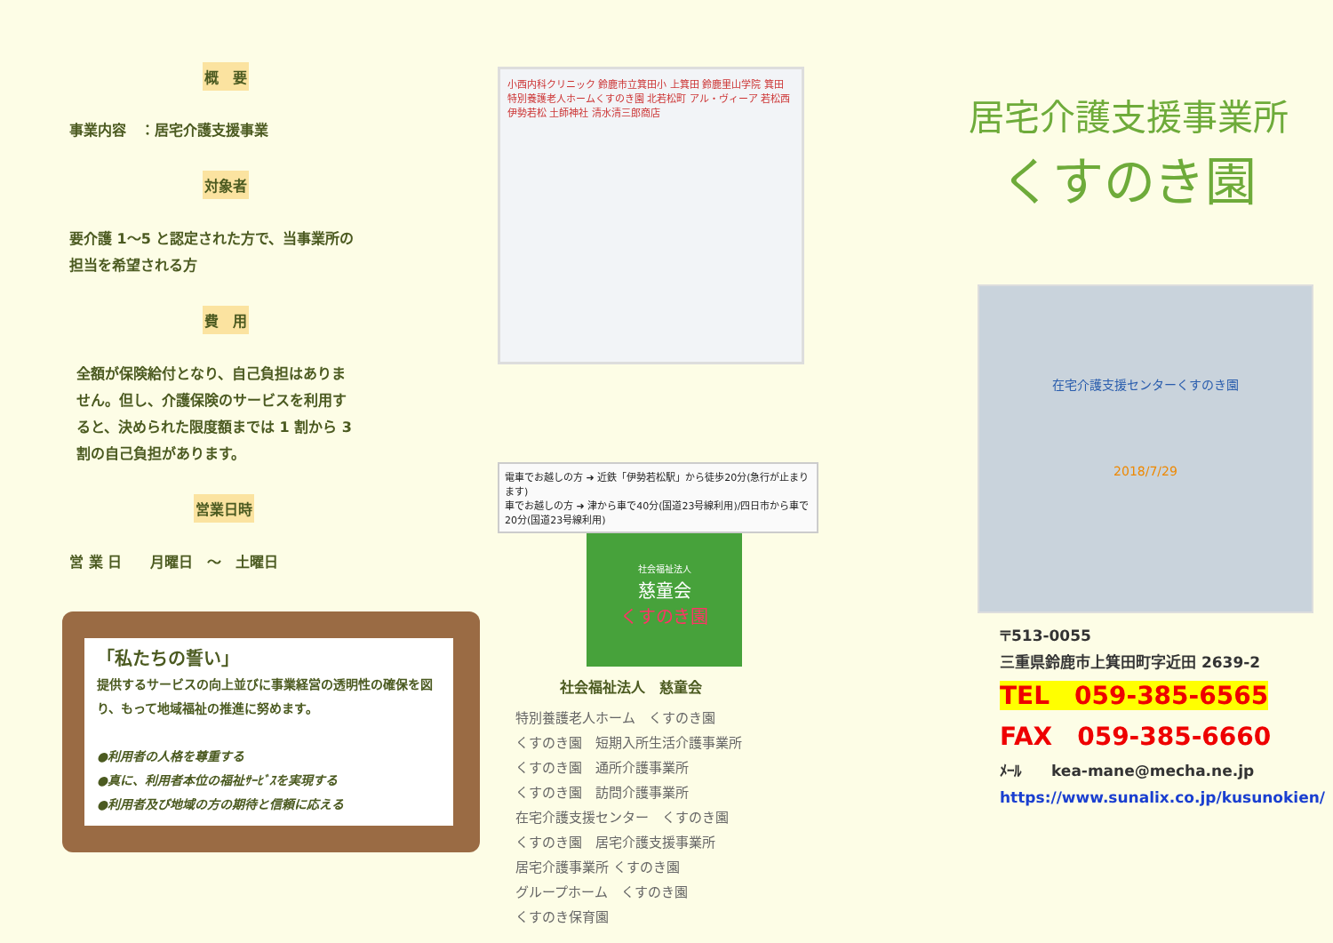概　要
事業内容　：居宅介護支援事業
対象者
要介護 1～5 と認定された方で、当事業所の
担当を希望される方
費　用
全額が保険給付となり、自己負担はありま
せん。但し、介護保険のサービスを利用す
ると、決められた限度額までは 1 割から 3
割の自己負担があります。
営業日時
営 業 日　　月曜日　～　土曜日
「私たちの誓い」
提供するサービスの向上並びに事業経営の透明性の確保を図り、もって地域福祉の推進に努めます。
●利用者の人格を尊重する
●真に、利用者本位の福祉ｻｰﾋﾞｽを実現する
●利用者及び地域の方の期待と信頼に応える
小西内科クリニック 鈴鹿市立箕田小 上箕田 鈴鹿里山学院 箕田 特別養護老人ホームくすのき園 北若松町 アル・ヴィーア 若松西 伊勢若松 土師神社 清水清三郎商店
電車でお越しの方 ➜ 近鉄「伊勢若松駅」から徒歩20分(急行が止まります)
車でお越しの方 ➜ 津から車で40分(国道23号線利用)/四日市から車で20分(国道23号線利用)
社会福祉法人
慈童会
くすのき園
社会福祉法人　慈童会
特別養護老人ホーム　くすのき園
くすのき園　短期入所生活介護事業所
くすのき園　通所介護事業所
くすのき園　訪問介護事業所
在宅介護支援センター　くすのき園
くすのき園　居宅介護支援事業所
居宅介護事業所 くすのき園
グループホーム　くすのき園
くすのき保育園
居宅介護支援事業所
くすのき園
在宅介護支援センターくすのき園
2018/7/29
〒513-0055
三重県鈴鹿市上箕田町字近田 2639-2
TEL　059-385-6565
FAX　059-385-6660
ﾒｰﾙ　　kea-mane@mecha.ne.jp
https://www.sunalix.co.jp/kusunokien/